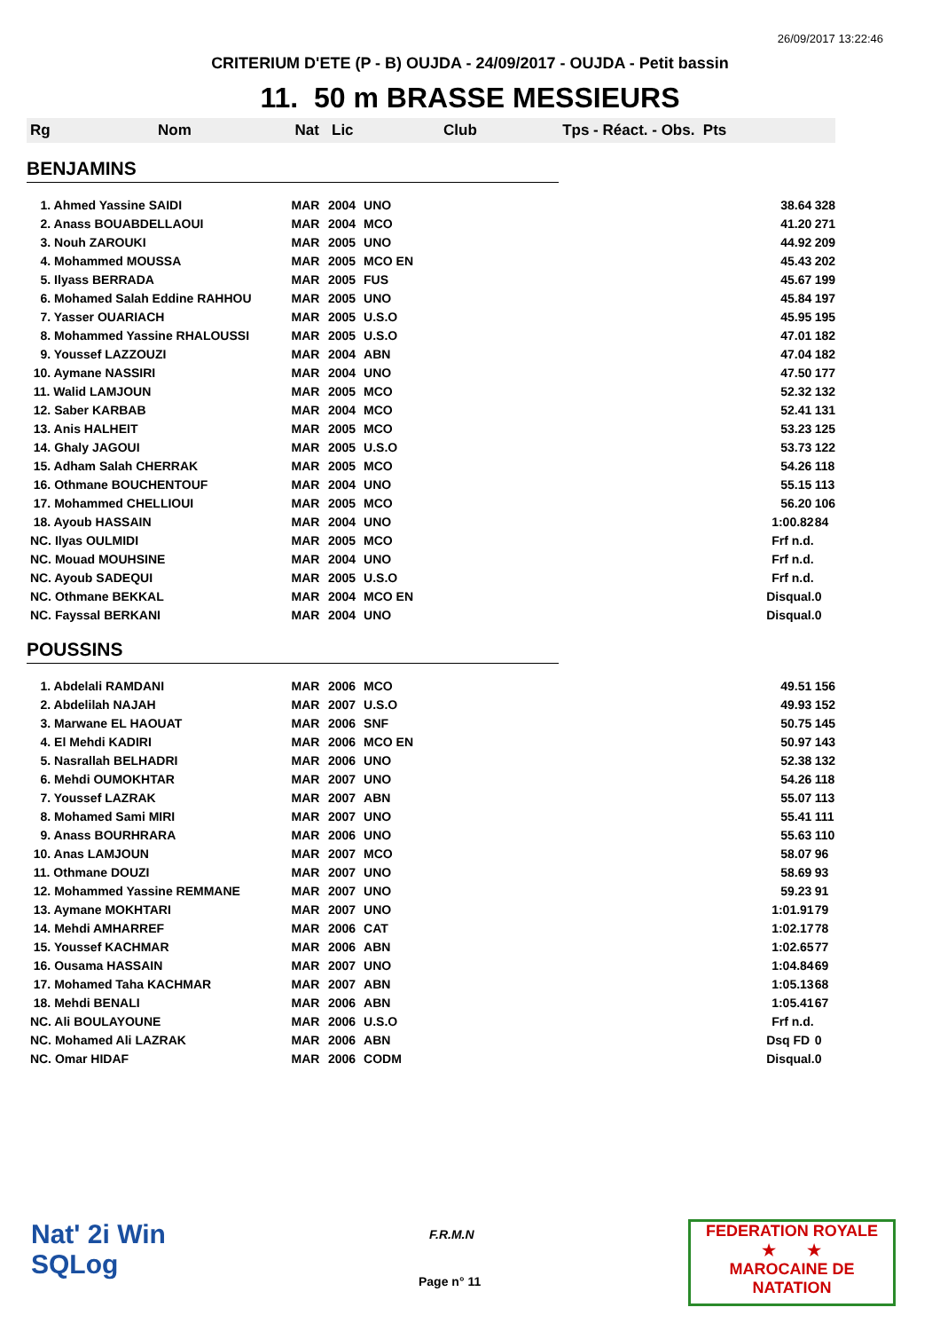26/09/2017 13:22:46
CRITERIUM D'ETE (P - B) OUJDA - 24/09/2017 - OUJDA - Petit bassin
11. 50 m BRASSE MESSIEURS
| Rg | Nom | Nat | Lic | Club | Tps - Réact. - Obs. Pts | |
| --- | --- | --- | --- | --- | --- | --- |
| BENJAMINS | | | | | | |
| 1. Ahmed Yassine SAIDI | | MAR | 2004 | UNO | 38.64 | 328 |
| 2. Anass BOUABDELLAOUI | | MAR | 2004 | MCO | 41.20 | 271 |
| 3. Nouh ZAROUKI | | MAR | 2005 | UNO | 44.92 | 209 |
| 4. Mohammed MOUSSA | | MAR | 2005 | MCO EN | 45.43 | 202 |
| 5. Ilyass BERRADA | | MAR | 2005 | FUS | 45.67 | 199 |
| 6. Mohamed Salah Eddine RAHHOU | | MAR | 2005 | UNO | 45.84 | 197 |
| 7. Yasser OUARIACH | | MAR | 2005 | U.S.O | 45.95 | 195 |
| 8. Mohammed Yassine RHALOUSSI | | MAR | 2005 | U.S.O | 47.01 | 182 |
| 9. Youssef LAZZOUZI | | MAR | 2004 | ABN | 47.04 | 182 |
| 10. Aymane NASSIRI | | MAR | 2004 | UNO | 47.50 | 177 |
| 11. Walid LAMJOUN | | MAR | 2005 | MCO | 52.32 | 132 |
| 12. Saber KARBAB | | MAR | 2004 | MCO | 52.41 | 131 |
| 13. Anis HALHEIT | | MAR | 2005 | MCO | 53.23 | 125 |
| 14. Ghaly JAGOUI | | MAR | 2005 | U.S.O | 53.73 | 122 |
| 15. Adham Salah CHERRAK | | MAR | 2005 | MCO | 54.26 | 118 |
| 16. Othmane BOUCHENTOUF | | MAR | 2004 | UNO | 55.15 | 113 |
| 17. Mohammed CHELLIOUI | | MAR | 2005 | MCO | 56.20 | 106 |
| 18. Ayoub HASSAIN | | MAR | 2004 | UNO | 1:00.82 | 84 |
| NC. Ilyas OULMIDI | | MAR | 2005 | MCO | Frf n.d. | |
| NC. Mouad MOUHSINE | | MAR | 2004 | UNO | Frf n.d. | |
| NC. Ayoub SADEQUI | | MAR | 2005 | U.S.O | Frf n.d. | |
| NC. Othmane BEKKAL | | MAR | 2004 | MCO EN | Disqual. | 0 |
| NC. Fayssal BERKANI | | MAR | 2004 | UNO | Disqual. | 0 |
| POUSSINS | | | | | | |
| 1. Abdelali RAMDANI | | MAR | 2006 | MCO | 49.51 | 156 |
| 2. Abdelilah NAJAH | | MAR | 2007 | U.S.O | 49.93 | 152 |
| 3. Marwane EL HAOUAT | | MAR | 2006 | SNF | 50.75 | 145 |
| 4. El Mehdi KADIRI | | MAR | 2006 | MCO EN | 50.97 | 143 |
| 5. Nasrallah BELHADRI | | MAR | 2006 | UNO | 52.38 | 132 |
| 6. Mehdi OUMOKHTAR | | MAR | 2007 | UNO | 54.26 | 118 |
| 7. Youssef LAZRAK | | MAR | 2007 | ABN | 55.07 | 113 |
| 8. Mohamed Sami MIRI | | MAR | 2007 | UNO | 55.41 | 111 |
| 9. Anass BOURHRARA | | MAR | 2006 | UNO | 55.63 | 110 |
| 10. Anas LAMJOUN | | MAR | 2007 | MCO | 58.07 | 96 |
| 11. Othmane DOUZI | | MAR | 2007 | UNO | 58.69 | 93 |
| 12. Mohammed Yassine REMMANE | | MAR | 2007 | UNO | 59.23 | 91 |
| 13. Aymane MOKHTARI | | MAR | 2007 | UNO | 1:01.91 | 79 |
| 14. Mehdi AMHARREF | | MAR | 2006 | CAT | 1:02.17 | 78 |
| 15. Youssef KACHMAR | | MAR | 2006 | ABN | 1:02.65 | 77 |
| 16. Ousama HASSAIN | | MAR | 2007 | UNO | 1:04.84 | 69 |
| 17. Mohamed Taha KACHMAR | | MAR | 2007 | ABN | 1:05.13 | 68 |
| 18. Mehdi BENALI | | MAR | 2006 | ABN | 1:05.41 | 67 |
| NC. Ali BOULAYOUNE | | MAR | 2006 | U.S.O | Frf n.d. | |
| NC. Mohamed Ali LAZRAK | | MAR | 2006 | ABN | Dsq FD | 0 |
| NC. Omar HIDAF | | MAR | 2006 | CODM | Disqual. | 0 |
Nat' 2i Win
SQLog
F.R.M.N
Page n° 11
FEDERATION ROYALE
★ ★
MAROCAINE DE NATATION